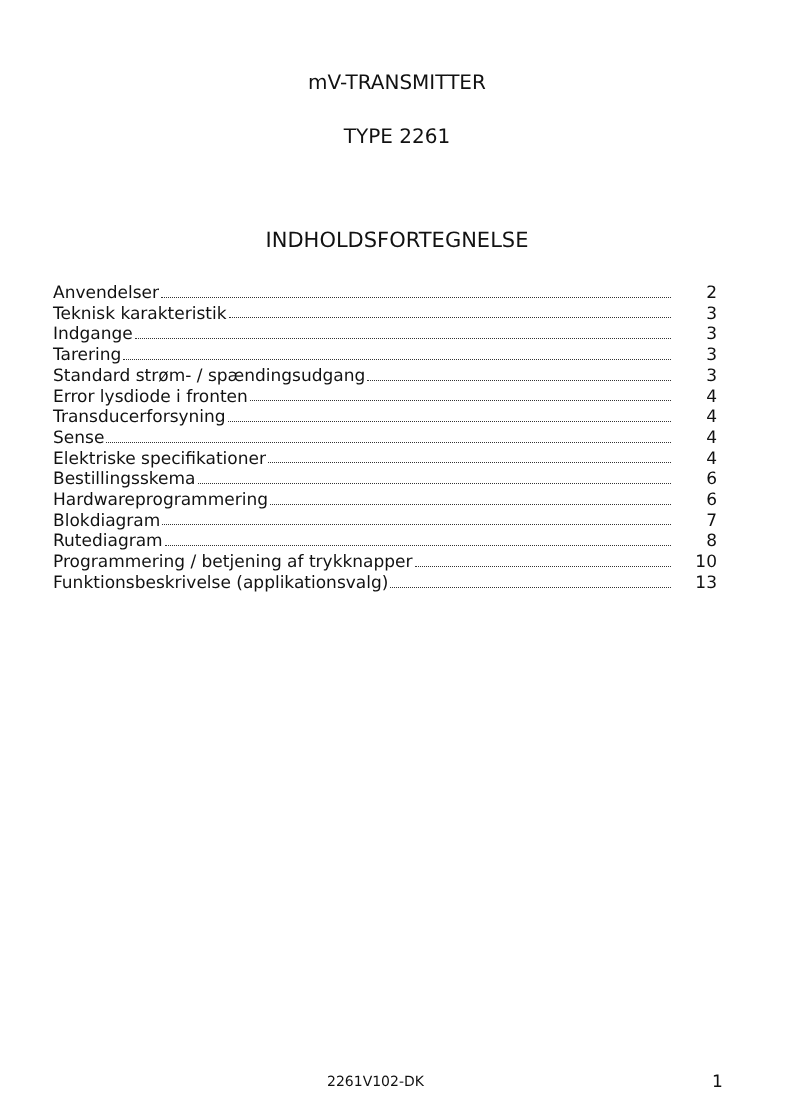mV-TRANSMITTER
TYPE 2261
INDHOLDSFORTEGNELSE
Anvendelser 2
Teknisk karakteristik 3
Indgange 3
Tarering 3
Standard strøm- / spændingsudgang 3
Error lysdiode i fronten 4
Transducerforsyning 4
Sense 4
Elektriske specifikationer 4
Bestillingsskema 6
Hardwareprogrammering 6
Blokdiagram 7
Rutediagram 8
Programmering / betjening af trykknapper 10
Funktionsbeskrivelse (applikationsvalg) 13
2261V102-DK 1